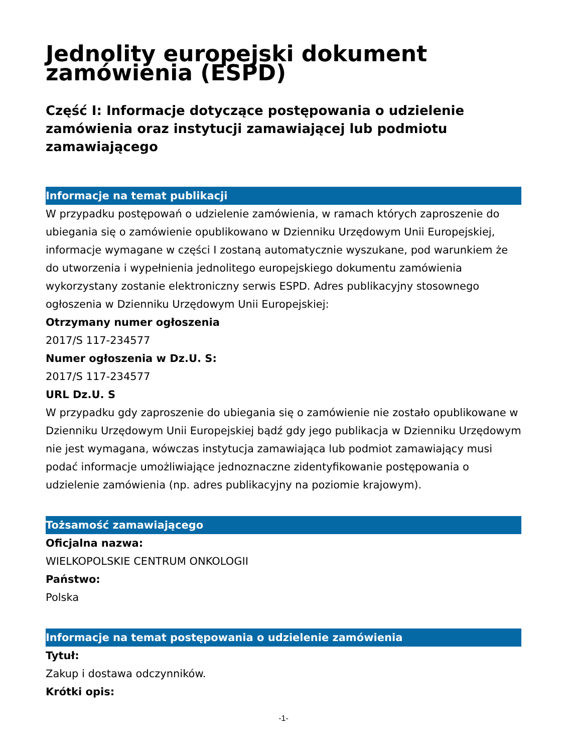Jednolity europejski dokument zamówienia (ESPD)
Część I: Informacje dotyczące postępowania o udzielenie zamówienia oraz instytucji zamawiającej lub podmiotu zamawiającego
Informacje na temat publikacji
W przypadku postępowań o udzielenie zamówienia, w ramach których zaproszenie do ubiegania się o zamówienie opublikowano w Dzienniku Urzędowym Unii Europejskiej, informacje wymagane w części I zostaną automatycznie wyszukane, pod warunkiem że do utworzenia i wypełnienia jednolitego europejskiego dokumentu zamówienia wykorzystany zostanie elektroniczny serwis ESPD. Adres publikacyjny stosownego ogłoszenia w Dzienniku Urzędowym Unii Europejskiej:
Otrzymany numer ogłoszenia
2017/S 117-234577
Numer ogłoszenia w Dz.U. S:
2017/S 117-234577
URL Dz.U. S
W przypadku gdy zaproszenie do ubiegania się o zamówienie nie zostało opublikowane w Dzienniku Urzędowym Unii Europejskiej bądź gdy jego publikacja w Dzienniku Urzędowym nie jest wymagana, wówczas instytucja zamawiająca lub podmiot zamawiający musi podać informacje umożliwiające jednoznaczne zidentyfikowanie postępowania o udzielenie zamówienia (np. adres publikacyjny na poziomie krajowym).
Tożsamość zamawiającego
Oficjalna nazwa:
WIELKOPOLSKIE CENTRUM ONKOLOGII
Państwo:
Polska
Informacje na temat postępowania o udzielenie zamówienia
Tytuł:
Zakup i dostawa odczynników.
Krótki opis:
-1-